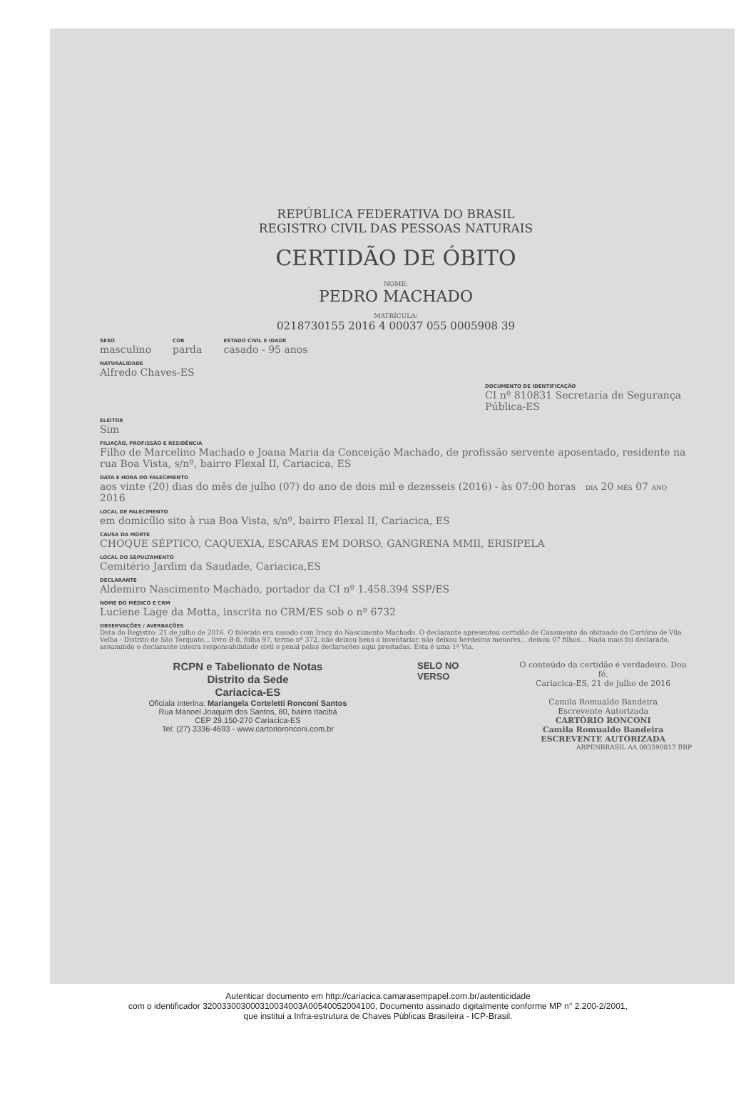REPÚBLICA FEDERATIVA DO BRASIL
REGISTRO CIVIL DAS PESSOAS NATURAIS
CERTIDÃO DE ÓBITO
NOME:
PEDRO MACHADO
MATRÍCULA:
0218730155 2016 4 00037 055 0005908 39
SEXO
masculino
COR
parda
ESTADO CIVIL E IDADE
casado - 95 anos
NATURALIDADE
Alfredo Chaves-ES
DOCUMENTO DE IDENTIFICAÇÃO
CI nº 810831 Secretaria de Segurança Pública-ES
ELEITOR
Sim
FILIAÇÃO, PROFISSÃO E RESIDÊNCIA
Filho de Marcelino Machado e Joana Maria da Conceição Machado, de profissão servente aposentado, residente na rua Boa Vista, s/nº, bairro Flexal II, Cariacica, ES
DATA E HORA DO FALECIMENTO
aos vinte (20) dias do mês de julho (07) do ano de dois mil e dezesseis (2016) - às 07:00 horas DIA 20 MÊS 07 ANO 2016
LOCAL DE FALECIMENTO
em domicílio sito à rua Boa Vista, s/nº, bairro Flexal II, Cariacica, ES
CAUSA DA MORTE
CHOQUE SÉPTICO, CAQUEXIA, ESCARAS EM DORSO, GANGRENA MMII, ERISIPELA
LOCAL DO SEPULTAMENTO
Cemitério Jardim da Saudade, Cariacica,ES
DECLARANTE
Aldemiro Nascimento Machado, portador da CI nº 1.458.394 SSP/ES
NOME DO MÉDICO E CRM
Luciene Lage da Motta, inscrita no CRM/ES sob o nº 6732
OBSERVAÇÕES / AVERBAÇÕES
Data do Registro: 21 de julho de 2016. O falecido era casado com Iracy do Nascimento Machado. O declarante apresentou certidão de Casamento do obituado do Cartório de Vila Velha - Distrito de São Torquato... livro B-8, folha 97, termo nº 372, não deixou bens a inventariar, não deixou herdeiros menores... deixou 07 filhos... Nada mais foi declarado, assumindo o declarante inteira responsabilidade civil e penal pelas declarações aqui prestadas. Esta é uma 1ª Via.
RCPN e Tabelionato de Notas
Distrito da Sede
Cariacica-ES
Oficiala Interina: Mariangela Corteletti Ronconi Santos
Rua Manoel Joaquim dos Santos, 80, bairro Itacibá
CEP 29.150-270 Cariacica-ES
Tel: (27) 3336-4693 - www.cartorioronconi.com.br
SELO NO VERSO
O conteúdo da certidão é verdadeiro. Dou fé.
Cariacica-ES, 21 de julho de 2016
Camila Romualdo Bandeira
Escrevente Autorizada
CARTÓRIO RONCONI
Camila Romualdo Bandeira
ESCREVENTE AUTORIZADA
ARPENBRASIL AA 003590817 BRP
Autenticar documento em http://cariacica.camarasempapel.com.br/autenticidade
com o identificador 320033003000310034003A00540052004100, Documento assinado digitalmente conforme MP n° 2.200-2/2001, que institui a Infra-estrutura de Chaves Públicas Brasileira - ICP-Brasil.